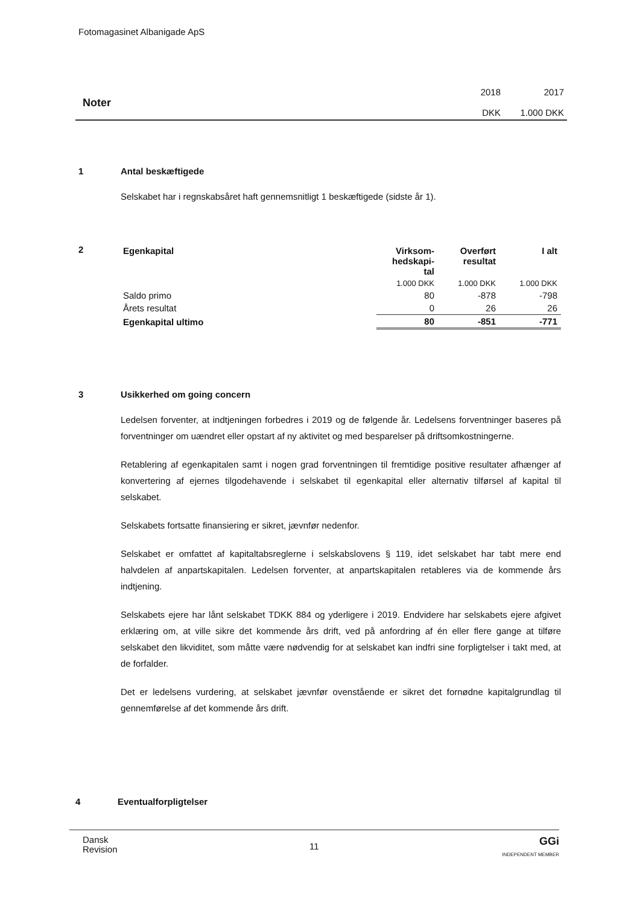Fotomagasinet Albanigade ApS
Noter
2018
DKK
2017
1.000 DKK
1
Antal beskæftigede
Selskabet har i regnskabsåret haft gennemsnitligt 1 beskæftigede (sidste år 1).
2
| Egenkapital | Virksom- hedskapi- tal | Overført resultat | I alt |
| --- | --- | --- | --- |
| | 1.000 DKK | 1.000 DKK | 1.000 DKK |
| Saldo primo | 80 | -878 | -798 |
| Årets resultat | 0 | 26 | 26 |
| Egenkapital ultimo | 80 | -851 | -771 |
3
Usikkerhed om going concern
Ledelsen forventer, at indtjeningen forbedres i 2019 og de følgende år. Ledelsens forventninger baseres på forventninger om uændret eller opstart af ny aktivitet og med besparelser på driftsomkostningerne.
Retablering af egenkapitalen samt i nogen grad forventningen til fremtidige positive resultater afhænger af konvertering af ejernes tilgodehavende i selskabet til egenkapital eller alternativ tilførsel af kapital til selskabet.
Selskabets fortsatte finansiering er sikret, jævnfør nedenfor.
Selskabet er omfattet af kapitaltabsreglerne i selskabslovens § 119, idet selskabet har tabt mere end halvdelen af anpartskapitalen. Ledelsen forventer, at anpartskapitalen retableres via de kommende års indtjening.
Selskabets ejere har lånt selskabet TDKK 884 og yderligere i 2019. Endvidere har selskabets ejere afgivet erklæring om, at ville sikre det kommende års drift, ved på anfordring af én eller flere gange at tilføre selskabet den likviditet, som måtte være nødvendig for at selskabet kan indfri sine forpligtelser i takt med, at de forfalder.
Det er ledelsens vurdering, at selskabet jævnfør ovenstående er sikret det fornødne kapitalgrundlag til gennemførelse af det kommende års drift.
4
Eventualforpligtelser
Dansk
Revision
11
GGi
INDEPENDENT MEMBER